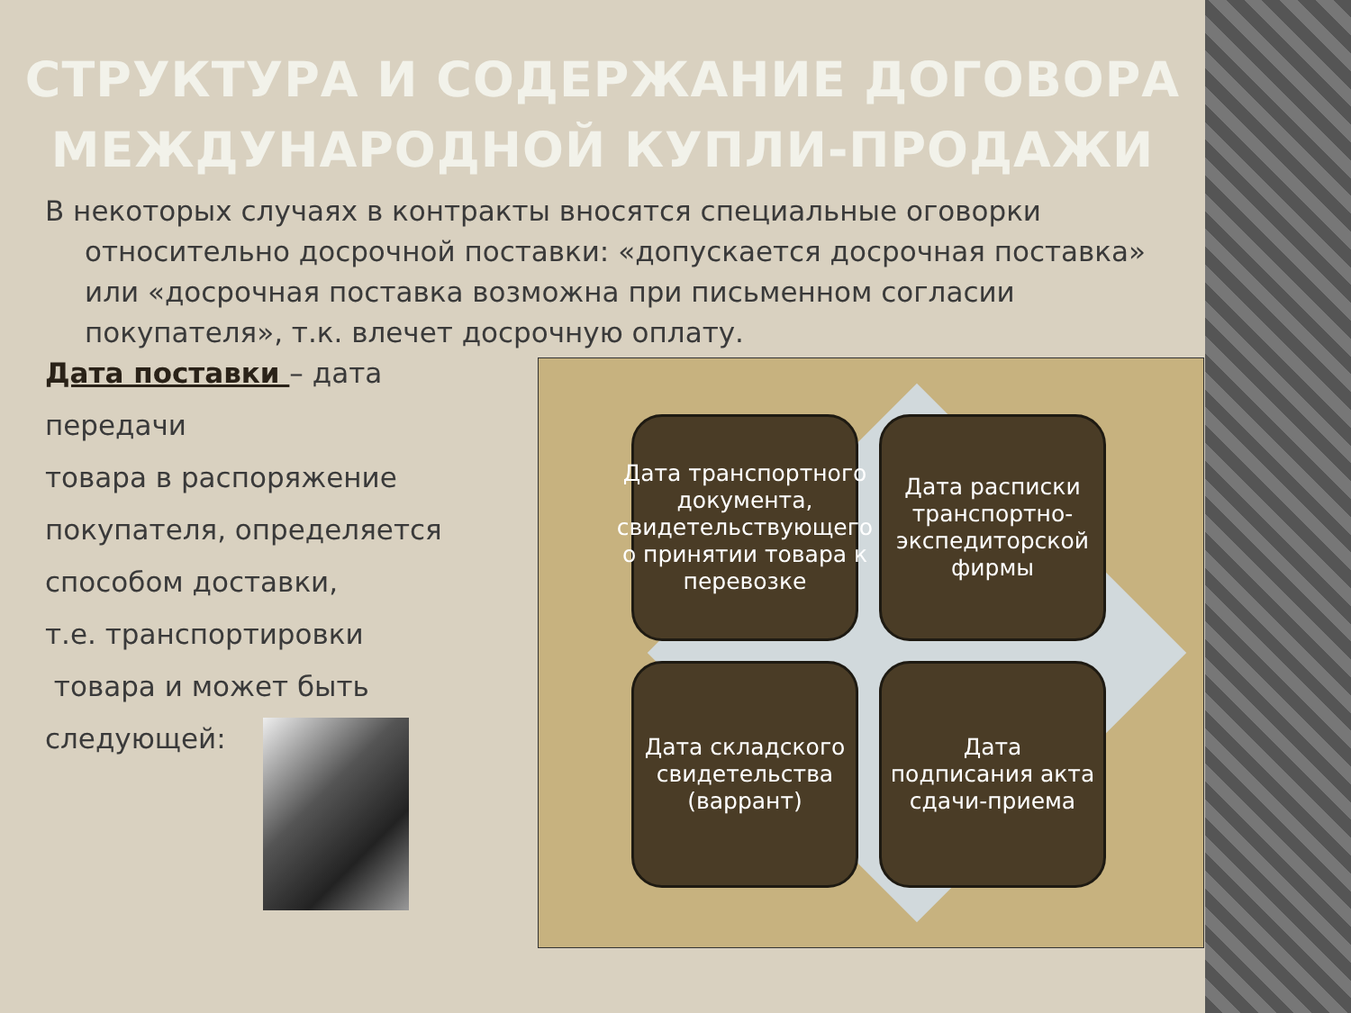СТРУКТУРА И СОДЕРЖАНИЕ ДОГОВОРА МЕЖДУНАРОДНОЙ КУПЛИ-ПРОДАЖИ
В некоторых случаях в контракты вносятся специальные оговорки относительно досрочной поставки: «допускается досрочная поставка» или «досрочная поставка возможна при письменном согласии покупателя», т.к. влечет досрочную оплату.
Дата поставки – дата
передачи
товара в распоряжение
покупателя, определяется
способом доставки,
т.е. транспортировки
товара и может быть
следующей:
Дата транспортного документа, свидетельствующего о принятии товара к перевозке
Дата расписки транспортно-экспедиторской фирмы
Дата складского свидетельства (варрант)
Дата подписания акта сдачи-приема